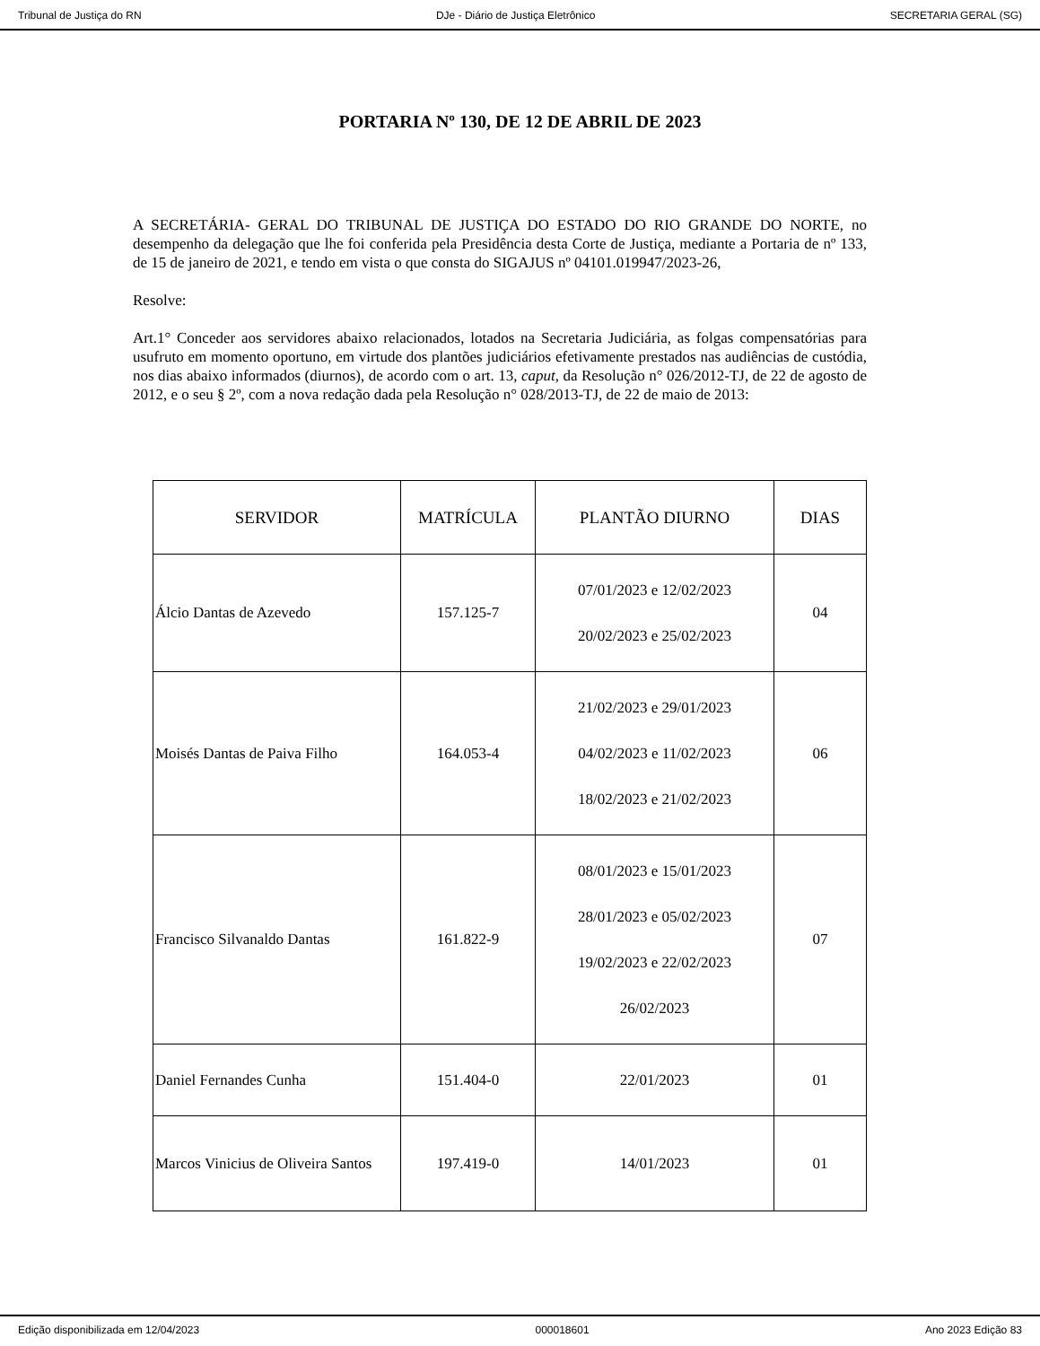Tribunal de Justiça do RN DJe - Diário de Justiça Eletrônico SECRETARIA GERAL (SG)
PORTARIA Nº 130, DE 12 DE ABRIL DE 2023
A SECRETÁRIA- GERAL DO TRIBUNAL DE JUSTIÇA DO ESTADO DO RIO GRANDE DO NORTE, no desempenho da delegação que lhe foi conferida pela Presidência desta Corte de Justiça, mediante a Portaria de nº 133, de 15 de janeiro de 2021, e tendo em vista o que consta do SIGAJUS nº 04101.019947/2023-26,
Resolve:
Art.1° Conceder aos servidores abaixo relacionados, lotados na Secretaria Judiciária, as folgas compensatórias para usufruto em momento oportuno, em virtude dos plantões judiciários efetivamente prestados nas audiências de custódia, nos dias abaixo informados (diurnos), de acordo com o art. 13, caput, da Resolução n° 026/2012-TJ, de 22 de agosto de 2012, e o seu § 2º, com a nova redação dada pela Resolução n° 028/2013-TJ, de 22 de maio de 2013:
| SERVIDOR | MATRÍCULA | PLANTÃO DIURNO | DIAS |
| --- | --- | --- | --- |
| Álcio Dantas de Azevedo | 157.125-7 | 07/01/2023 e 12/02/2023 20/02/2023 e 25/02/2023 | 04 |
| Moisés Dantas de Paiva Filho | 164.053-4 | 21/02/2023 e 29/01/2023 04/02/2023 e 11/02/2023 18/02/2023 e 21/02/2023 | 06 |
| Francisco Silvanaldo Dantas | 161.822-9 | 08/01/2023 e 15/01/2023 28/01/2023 e 05/02/2023 19/02/2023 e 22/02/2023 26/02/2023 | 07 |
| Daniel Fernandes Cunha | 151.404-0 | 22/01/2023 | 01 |
| Marcos Vinicius de Oliveira Santos | 197.419-0 | 14/01/2023 | 01 |
Edição disponibilizada em 12/04/2023 000018601 Ano 2023 Edição 83